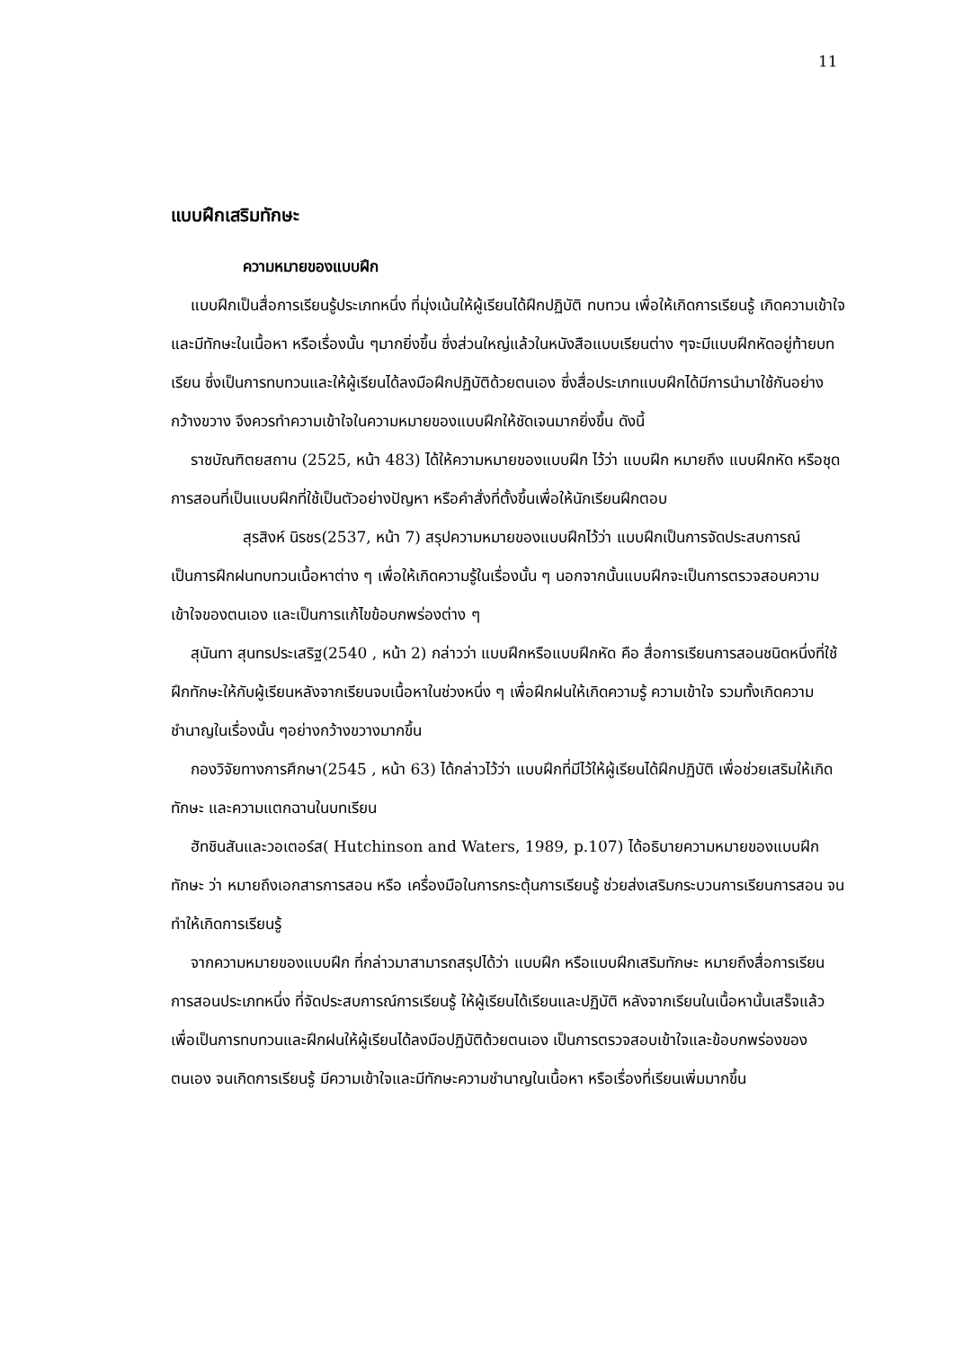11
แบบฝึกเสริมทักษะ
ความหมายของแบบฝึก
แบบฝึกเป็นสื่อการเรียนรู้ประเภทหนึ่ง ที่มุ่งเน้นให้ผู้เรียนได้ฝึกปฏิบัติ ทบทวน เพื่อให้เกิดการเรียนรู้ เกิดความเข้าใจ และมีทักษะในเนื้อหา หรือเรื่องนั้น ๆมากยิ่งขึ้น ซึ่งส่วนใหญ่แล้วในหนังสือแบบเรียนต่าง ๆจะมีแบบฝึกหัดอยู่ท้ายบทเรียน ซึ่งเป็นการทบทวนและให้ผู้เรียนได้ลงมือฝึกปฏิบัติด้วยตนเอง ซึ่งสื่อประเภทแบบฝึกได้มีการนำมาใช้กันอย่างกว้างขวาง จึงควรทำความเข้าใจในความหมายของแบบฝึกให้ชัดเจนมากยิ่งขึ้น ดังนี้
ราชบัณฑิตยสถาน (2525, หน้า 483) ได้ให้ความหมายของแบบฝึก ไว้ว่า แบบฝึก หมายถึง แบบฝึกหัด หรือชุดการสอนที่เป็นแบบฝึกที่ใช้เป็นตัวอย่างปัญหา หรือคำสั่งที่ตั้งขึ้นเพื่อให้นักเรียนฝึกตอบ
สุรสิงห์ นิรชร(2537, หน้า 7) สรุปความหมายของแบบฝึกไว้ว่า แบบฝึกเป็นการจัดประสบการณ์ เป็นการฝึกฝนทบทวนเนื้อหาต่าง ๆ เพื่อให้เกิดความรู้ในเรื่องนั้น ๆ นอกจากนั้นแบบฝึกจะเป็นการตรวจสอบความเข้าใจของตนเอง และเป็นการแก้ไขข้อบกพร่องต่าง ๆ
สุนันทา สุนทรประเสริฐ(2540 , หน้า 2) กล่าวว่า แบบฝึกหรือแบบฝึกหัด คือ สื่อการเรียนการสอนชนิดหนึ่งที่ใช้ฝึกทักษะให้กับผู้เรียนหลังจากเรียนจบเนื้อหาในช่วงหนึ่ง ๆ เพื่อฝึกฝนให้เกิดความรู้ ความเข้าใจ รวมทั้งเกิดความชำนาญในเรื่องนั้น ๆอย่างกว้างขวางมากขึ้น
กองวิจัยทางการศึกษา(2545 , หน้า 63) ได้กล่าวไว้ว่า แบบฝึกที่มีไว้ให้ผู้เรียนได้ฝึกปฏิบัติ เพื่อช่วยเสริมให้เกิดทักษะ และความแตกฉานในบทเรียน
ฮัทชินสันและวอเตอร์ส( Hutchinson and Waters, 1989, p.107) ได้อธิบายความหมายของแบบฝึกทักษะ ว่า หมายถึงเอกสารการสอน หรือ เครื่องมือในการกระตุ้นการเรียนรู้ ช่วยส่งเสริมกระบวนการเรียนการสอน จนทำให้เกิดการเรียนรู้
จากความหมายของแบบฝึก ที่กล่าวมาสามารถสรุปได้ว่า แบบฝึก หรือแบบฝึกเสริมทักษะ หมายถึงสื่อการเรียนการสอนประเภทหนึ่ง ที่จัดประสบการณ์การเรียนรู้ ให้ผู้เรียนได้เรียนและปฏิบัติ หลังจากเรียนในเนื้อหานั้นเสร็จแล้ว เพื่อเป็นการทบทวนและฝึกฝนให้ผู้เรียนได้ลงมือปฏิบัติด้วยตนเอง เป็นการตรวจสอบเข้าใจและข้อบกพร่องของตนเอง จนเกิดการเรียนรู้ มีความเข้าใจและมีทักษะความชำนาญในเนื้อหา หรือเรื่องที่เรียนเพิ่มมากขึ้น